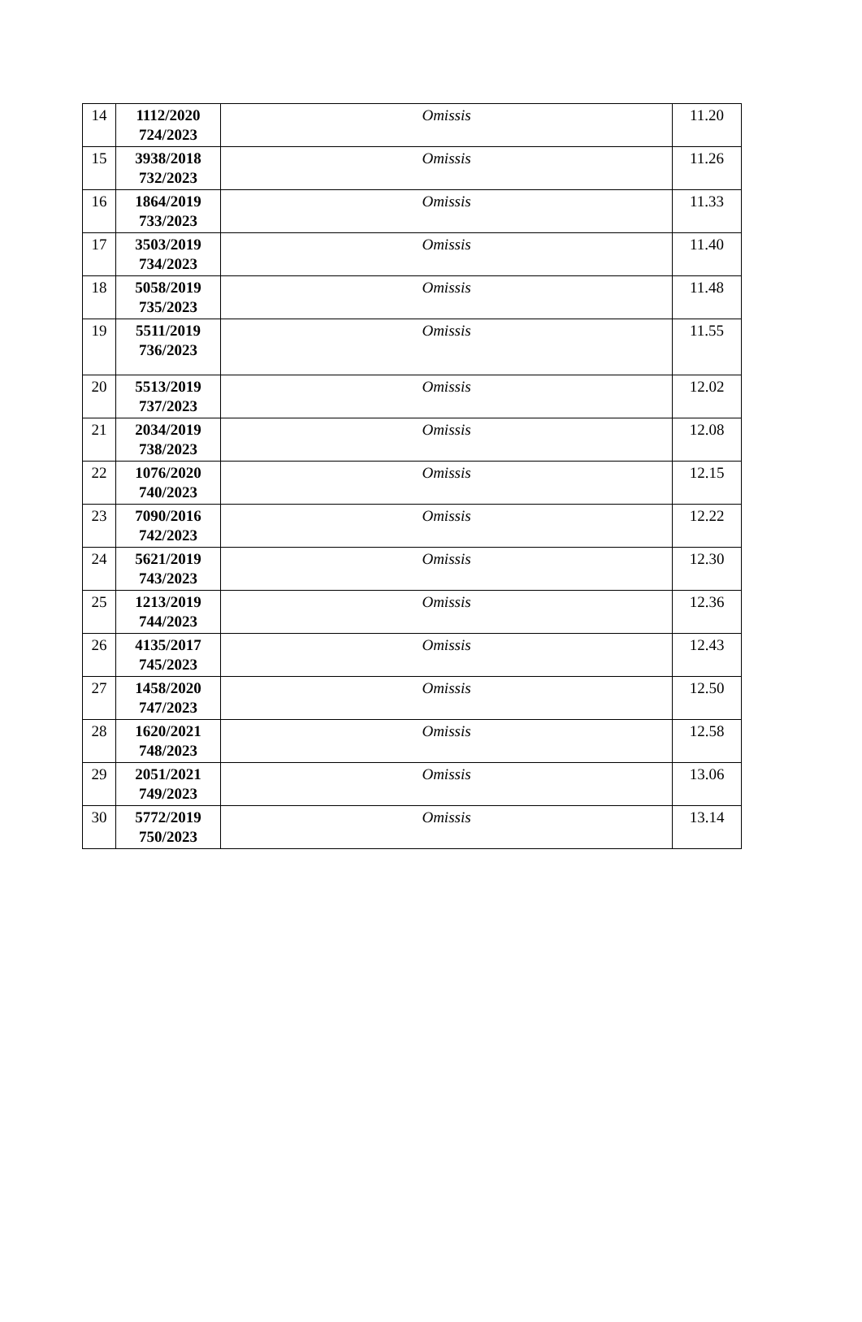| 14 | 1112/2020 724/2023 | Omissis | 11.20 |
| 15 | 3938/2018 732/2023 | Omissis | 11.26 |
| 16 | 1864/2019 733/2023 | Omissis | 11.33 |
| 17 | 3503/2019 734/2023 | Omissis | 11.40 |
| 18 | 5058/2019 735/2023 | Omissis | 11.48 |
| 19 | 5511/2019 736/2023 | Omissis | 11.55 |
| 20 | 5513/2019 737/2023 | Omissis | 12.02 |
| 21 | 2034/2019 738/2023 | Omissis | 12.08 |
| 22 | 1076/2020 740/2023 | Omissis | 12.15 |
| 23 | 7090/2016 742/2023 | Omissis | 12.22 |
| 24 | 5621/2019 743/2023 | Omissis | 12.30 |
| 25 | 1213/2019 744/2023 | Omissis | 12.36 |
| 26 | 4135/2017 745/2023 | Omissis | 12.43 |
| 27 | 1458/2020 747/2023 | Omissis | 12.50 |
| 28 | 1620/2021 748/2023 | Omissis | 12.58 |
| 29 | 2051/2021 749/2023 | Omissis | 13.06 |
| 30 | 5772/2019 750/2023 | Omissis | 13.14 |